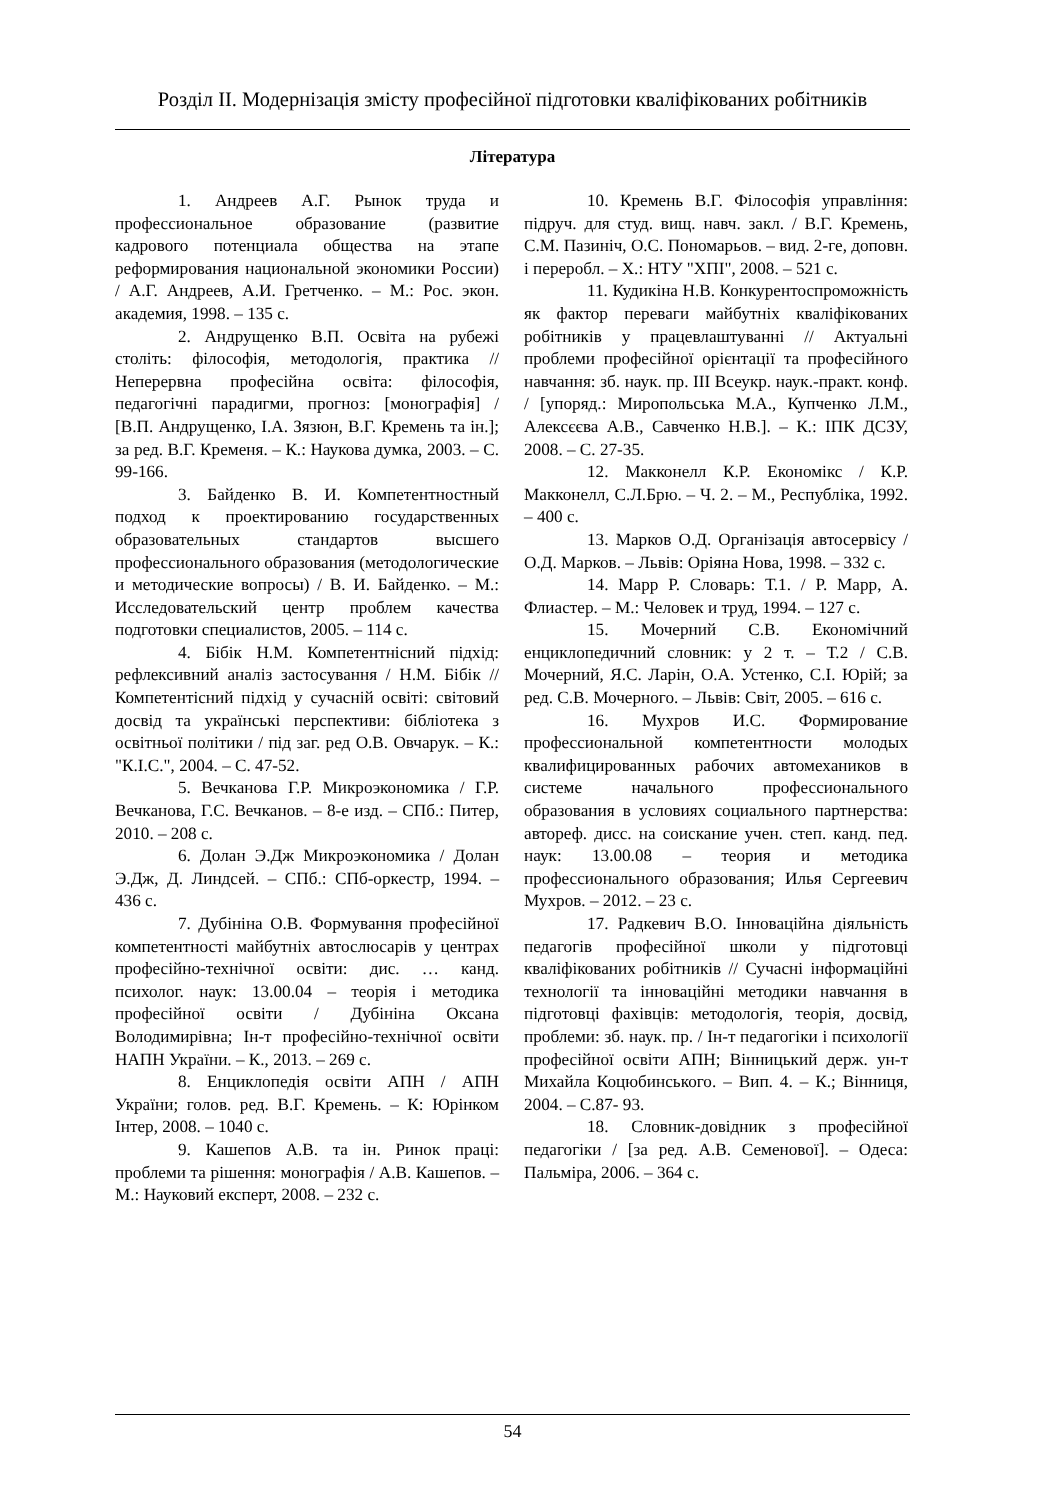Розділ ІІ. Модернізація змісту професійної підготовки кваліфікованих робітників
Література
1. Андреев А.Г. Рынок труда и профессиональное образование (развитие кадрового потенциала общества на этапе реформирования национальной экономики России) / А.Г. Андреев, А.И. Гретченко. – М.: Рос. экон. академия, 1998. – 135 с.
2. Андрущенко В.П. Освіта на рубежі століть: філософія, методологія, практика // Неперервна професійна освіта: філософія, педагогічні парадигми, прогноз: [монографія] / [В.П. Андрущенко, І.А. Зязюн, В.Г. Кремень та ін.]; за ред. В.Г. Кременя. – К.: Наукова думка, 2003. – С. 99-166.
3. Байденко В. И. Компетентностный подход к проектированию государственных образовательных стандартов высшего профессионального образования (методологические и методические вопросы) / В. И. Байденко. – М.: Исследовательский центр проблем качества подготовки специалистов, 2005. – 114 с.
4. Бібік Н.М. Компетентнісний підхід: рефлексивний аналіз застосування / Н.М. Бібік // Компетентісний підхід у сучасній освіті: світовий досвід та українські перспективи: бібліотека з освітньої політики / під заг. ред О.В. Овчарук. – К.: "К.І.С.", 2004. – С. 47-52.
5. Вечканова Г.Р. Микроэкономика / Г.Р. Вечканова, Г.С. Вечканов. – 8-е изд. – СПб.: Питер, 2010. – 208 с.
6. Долан Э.Дж Микроэкономика / Долан Э.Дж, Д. Линдсей. – СПб.: СПб-оркестр, 1994. – 436 с.
7. Дубініна О.В. Формування професійної компетентності майбутніх автослюсарів у центрах професійно-технічної освіти: дис. … канд. психолог. наук: 13.00.04 – теорія і методика професійної освіти / Дубініна Оксана Володимирівна; Ін-т професійно-технічної освіти НАПН України. – К., 2013. – 269 с.
8. Енциклопедія освіти АПН / АПН України; голов. ред. В.Г. Кремень. – К: Юрінком Інтер, 2008. – 1040 с.
9. Кашепов А.В. та ін. Ринок праці: проблеми та рішення: монографія / А.В. Кашепов. – М.: Науковий експерт, 2008. – 232 с.
10. Кремень В.Г. Філософія управління: підруч. для студ. вищ. навч. закл. / В.Г. Кремень, С.М. Пазиніч, О.С. Пономарьов. – вид. 2-ге, доповн. і переробл. – Х.: НТУ "ХПІ", 2008. – 521 с.
11. Кудикіна Н.В. Конкурентоспроможність як фактор переваги майбутніх кваліфікованих робітників у працевлаштуванні // Актуальні проблеми професійної орієнтації та професійного навчання: зб. наук. пр. ІІІ Всеукр. наук.-практ. конф. / [упоряд.: Миропольська М.А., Купченко Л.М., Алексєєва А.В., Савченко Н.В.]. – К.: ІПК ДСЗУ, 2008. – С. 27-35.
12. Макконелл К.Р. Економікс / К.Р. Макконелл, С.Л.Брю. – Ч. 2. – М., Республіка, 1992. – 400 с.
13. Марков О.Д. Організація автосервісу / О.Д. Марков. – Львів: Оріяна Нова, 1998. – 332 с.
14. Марр Р. Словарь: Т.1. / Р. Марр, А. Флиастер. – М.: Человек и труд, 1994. – 127 с.
15. Мочерний С.В. Економічний енциклопедичний словник: у 2 т. – Т.2 / С.В. Мочерний, Я.С. Ларін, О.А. Устенко, С.І. Юрій; за ред. С.В. Мочерного. – Львів: Світ, 2005. – 616 с.
16. Мухров И.С. Формирование профессиональной компетентности молодых квалифицированных рабочих автомехаников в системе начального профессионального образования в условиях социального партнерства: автореф. дисс. на соискание учен. степ. канд. пед. наук: 13.00.08 – теория и методика профессионального образования; Илья Сергеевич Мухров. – 2012. – 23 с.
17. Радкевич В.О. Інноваційна діяльність педагогів професійної школи у підготовці кваліфікованих робітників // Сучасні інформаційні технології та інноваційні методики навчання в підготовці фахівців: методологія, теорія, досвід, проблеми: зб. наук. пр. / Ін-т педагогіки і психології професійної освіти АПН; Вінницький держ. ун-т Михайла Коцюбинського. – Вип. 4. – К.; Вінниця, 2004. – С.87- 93.
18. Словник-довідник з професійної педагогіки / [за ред. А.В. Семенової]. – Одеса: Пальміра, 2006. – 364 с.
54